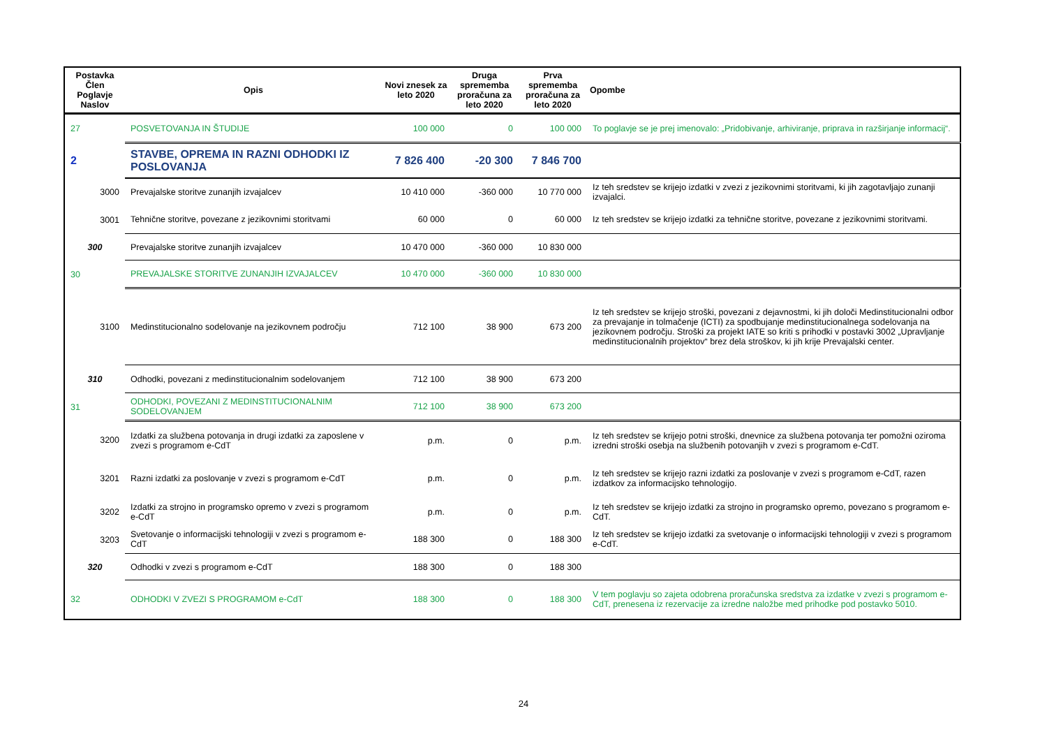| Postavka Člen Poglavje Naslov | Opis | Novi znesek za leto 2020 | Druga sprememba proračuna za leto 2020 | Prva sprememba proračuna za leto 2020 | Opombe |
| --- | --- | --- | --- | --- | --- |
| 27 | POSVETOVANJA IN ŠTUDIJE | 100 000 | 0 | 100 000 | To poglavje se je prej imenovalo: „Pridobivanje, arhiviranje, priprava in razširjanje informacij“. |
| 2 | STAVBE, OPREMA IN RAZNI ODHODKI IZ POSLOVANJA | 7 826 400 | -20 300 | 7 846 700 | |
| 3000 | Prevajalske storitve zunanjih izvajalcev | 10 410 000 | -360 000 | 10 770 000 | Iz teh sredstev se krijejo izdatki v zvezi z jezikovnimi storitvami, ki jih zagotavljajo zunanji izvajalci. |
| 3001 | Tehnične storitve, povezane z jezikovnimi storitvami | 60 000 | 0 | 60 000 | Iz teh sredstev se krijejo izdatki za tehnične storitve, povezane z jezikovnimi storitvami. |
| 300 | Prevajalske storitve zunanjih izvajalcev | 10 470 000 | -360 000 | 10 830 000 | |
| 30 | PREVAJALSKE STORITVE ZUNANJIH IZVAJALCEV | 10 470 000 | -360 000 | 10 830 000 | |
| 3100 | Medinstitucionalno sodelovanje na jezikovnem področju | 712 100 | 38 900 | 673 200 | Iz teh sredstev se krijejo stroški, povezani z dejavnostmi, ki jih določi Medinstitucionalni odbor za prevajanje in tolmačenje (ICTI) za spodbujanje medinstitucionalnega sodelovanja na jezikovnem področju. Stroški za projekt IATE so kriti s prihodki v postavki 3002 „Upravljanje medinstitucionalnih projektov“ brez dela stroškov, ki jih krije Prevajalski center. |
| 310 | Odhodki, povezani z medinstitucionalnim sodelovanjem | 712 100 | 38 900 | 673 200 | |
| 31 | ODHODKI, POVEZANI Z MEDINSTITUCIONALNIM SODELOVANJEM | 712 100 | 38 900 | 673 200 | |
| 3200 | Izdatki za službena potovanja in drugi izdatki za zaposlene v zvezi s programom e-CdT | p.m. | 0 | p.m. | Iz teh sredstev se krijejo potni stroški, dnevnice za službena potovanja ter pomožni oziroma izredni stroški osebja na službenih potovanjih v zvezi s programom e-CdT. |
| 3201 | Razni izdatki za poslovanje v zvezi s programom e-CdT | p.m. | 0 | p.m. | Iz teh sredstev se krijejo razni izdatki za poslovanje v zvezi s programom e-CdT, razen izdatkov za informacijsko tehnologijo. |
| 3202 | Izdatki za strojno in programsko opremo v zvezi s programom e-CdT | p.m. | 0 | p.m. | Iz teh sredstev se krijejo izdatki za strojno in programsko opremo, povezano s programom e-CdT. |
| 3203 | Svetovanje o informacijski tehnologiji v zvezi s programom e-CdT | 188 300 | 0 | 188 300 | Iz teh sredstev se krijejo izdatki za svetovanje o informacijski tehnologiji v zvezi s programom e-CdT. |
| 320 | Odhodki v zvezi s programom e-CdT | 188 300 | 0 | 188 300 | |
| 32 | ODHODKI V ZVEZI S PROGRAMOM e-CdT | 188 300 | 0 | 188 300 | V tem poglavju so zajeta odobrena proračunska sredstva za izdatke v zvezi s programom e-CdT, prenesena iz rezervacije za izredne naložbe med prihodke pod postavko 5010. |
24